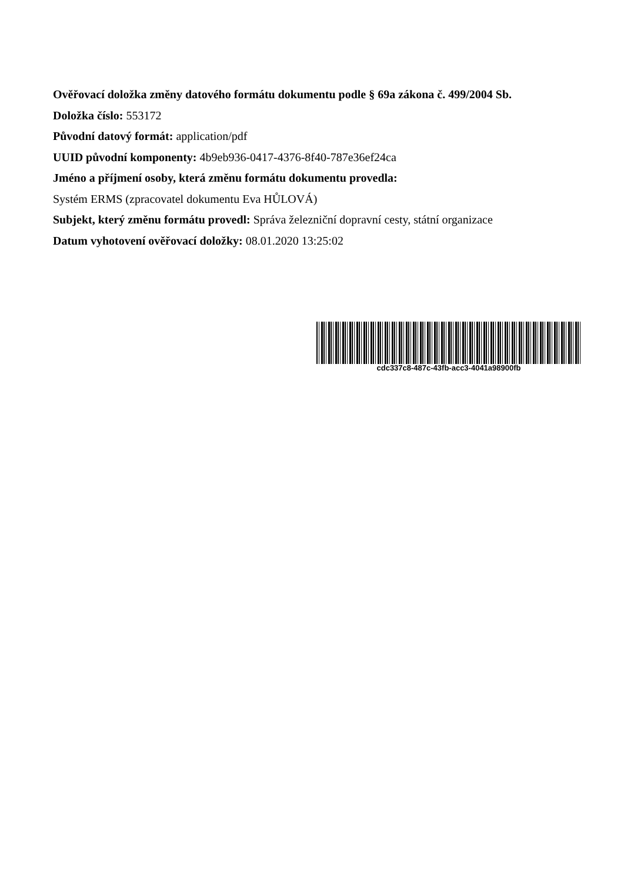Ověřovací doložka změny datového formátu dokumentu podle § 69a zákona č. 499/2004 Sb.
Doložka číslo: 553172
Původní datový formát: application/pdf
UUID původní komponenty: 4b9eb936-0417-4376-8f40-787e36ef24ca
Jméno a příjmení osoby, která změnu formátu dokumentu provedla:
Systém ERMS (zpracovatel dokumentu Eva HŮLOVÁ)
Subjekt, který změnu formátu provedl: Správa železniční dopravní cesty, státní organizace
Datum vyhotovení ověřovací doložky: 08.01.2020 13:25:02
cdc337c8-487c-43fb-acc3-4041a98900fb